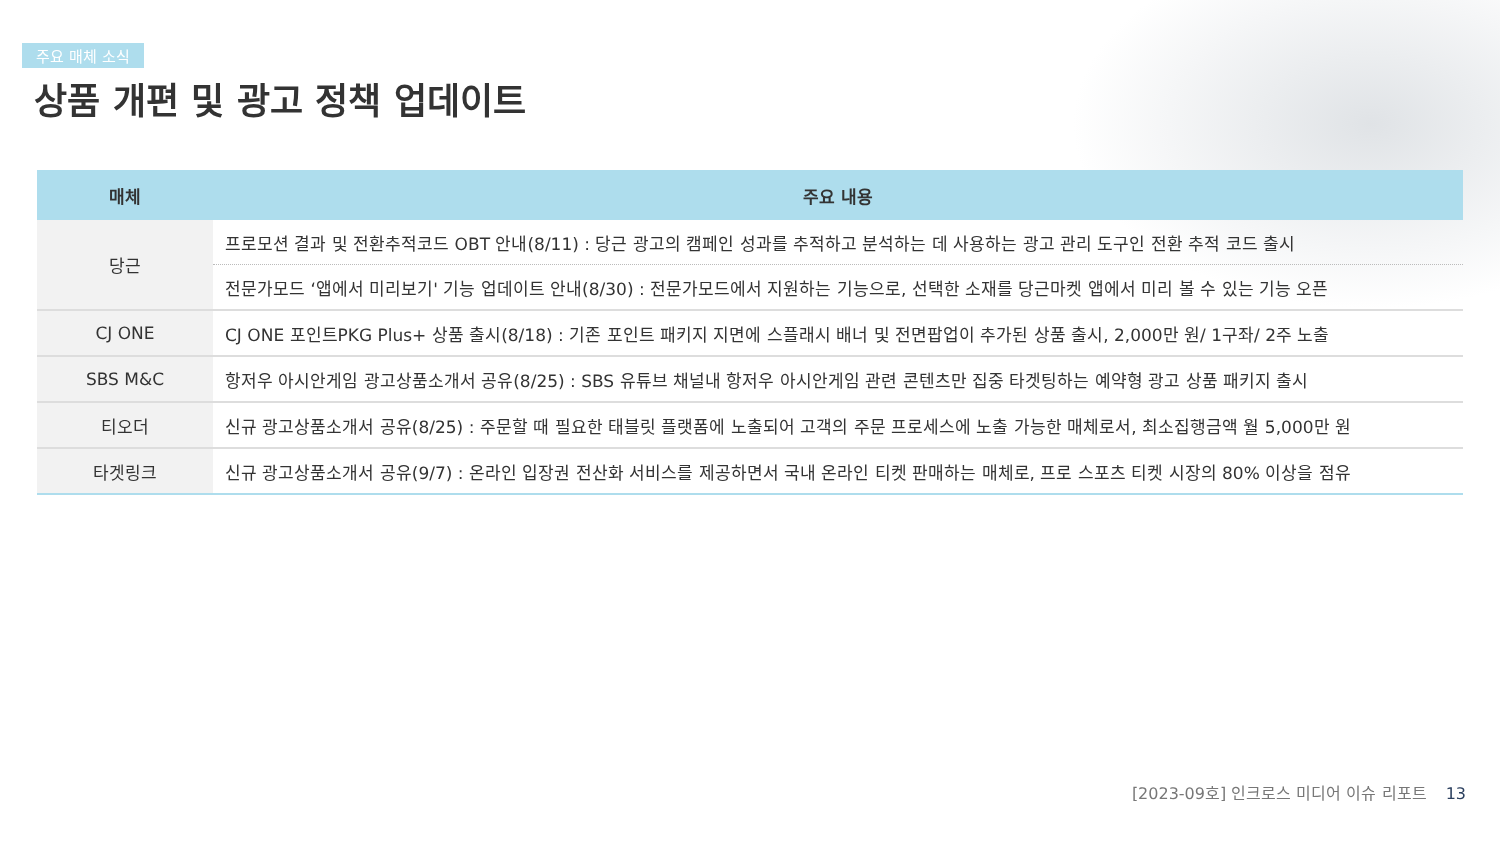주요 매체 소식
상품 개편 및 광고 정책 업데이트
| 매체 | 주요 내용 |
| --- | --- |
| 당근 | 프로모션 결과 및 전환추적코드 OBT 안내(8/11) : 당근 광고의 캠페인 성과를 추적하고 분석하는 데 사용하는 광고 관리 도구인 전환 추적 코드 출시 |
| | 전문가모드 ‘앱에서 미리보기' 기능 업데이트 안내(8/30) : 전문가모드에서 지원하는 기능으로, 선택한 소재를 당근마켓 앱에서 미리 볼 수 있는 기능 오픈 |
| CJ ONE | CJ ONE 포인트PKG Plus+ 상품 출시(8/18) : 기존 포인트 패키지 지면에 스플래시 배너 및 전면팝업이 추가된 상품 출시, 2,000만 원/ 1구좌/ 2주 노출 |
| SBS M&C | 항저우 아시안게임 광고상품소개서 공유(8/25) : SBS 유튜브 채널내 항저우 아시안게임 관련 콘텐츠만 집중 타겟팅하는 예약형 광고 상품 패키지 출시 |
| 티오더 | 신규 광고상품소개서 공유(8/25) : 주문할 때 필요한 태블릿 플랫폼에 노출되어 고객의 주문 프로세스에 노출 가능한 매체로서, 최소집행금액 월 5,000만 원 |
| 타겟링크 | 신규 광고상품소개서 공유(9/7) : 온라인 입장권 전산화 서비스를 제공하면서 국내 온라인 티켓 판매하는 매체로, 프로 스포츠 티켓 시장의 80% 이상을 점유 |
[2023-09호] 인크로스 미디어 이슈 리포트 13